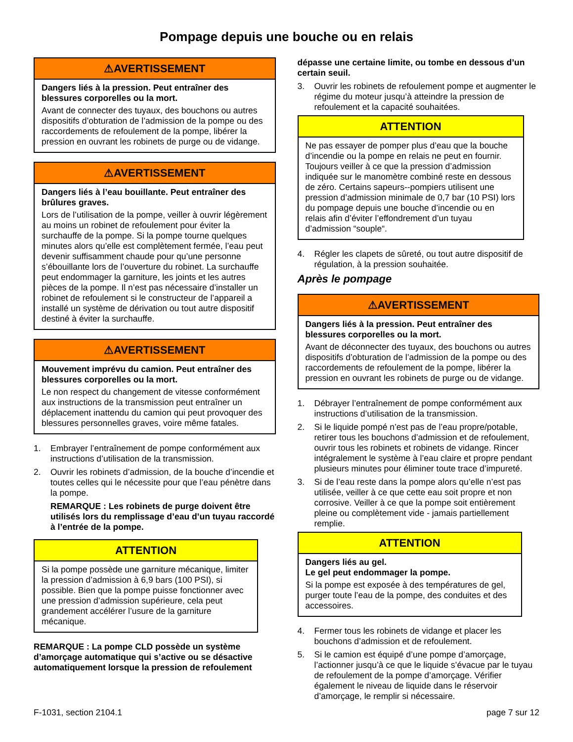Pompage depuis une bouche ou en relais
⚠AVERTISSEMENT
Dangers liés à la pression. Peut entraîner des blessures corporelles ou la mort.
Avant de connecter des tuyaux, des bouchons ou autres dispositifs d’obturation de l’admission de la pompe ou des raccordements de refoulement de la pompe, libérer la pression en ouvrant les robinets de purge ou de vidange.
⚠AVERTISSEMENT
Dangers liés à l’eau bouillante. Peut entraîner des brûlures graves.
Lors de l’utilisation de la pompe, veiller à ouvrir légèrement au moins un robinet de refoulement pour éviter la surchauffe de la pompe. Si la pompe tourne quelques minutes alors qu’elle est complètement fermée, l’eau peut devenir suffisamment chaude pour qu’une personne s’ébouillante lors de l’ouverture du robinet. La surchauffe peut endommager la garniture, les joints et les autres pièces de la pompe. Il n’est pas nécessaire d’installer un robinet de refoulement si le constructeur de l’appareil a installé un système de dérivation ou tout autre dispositif destiné à éviter la surchauffe.
⚠AVERTISSEMENT
Mouvement imprévu du camion. Peut entraîner des blessures corporelles ou la mort.
Le non respect du changement de vitesse conformément aux instructions de la transmission peut entraîner un déplacement inattendu du camion qui peut provoquer des blessures personnelles graves, voire même fatales.
1. Embrayer l’entraînement de pompe conformément aux instructions d’utilisation de la transmission.
2. Ouvrir les robinets d’admission, de la bouche d’incendie et toutes celles qui le nécessite pour que l’eau pénètre dans la pompe.
REMARQUE : Les robinets de purge doivent être utilisés lors du remplissage d’eau d’un tuyau raccordé à l’entrée de la pompe.
ATTENTION
Si la pompe possède une garniture mécanique, limiter la pression d’admission à 6,9 bars (100 PSI), si possible. Bien que la pompe puisse fonctionner avec une pression d’admission supérieure, cela peut grandement accélérer l’usure de la garniture mécanique.
REMARQUE : La pompe CLD possède un système d’amorçage automatique qui s’active ou se désactive automatiquement lorsque la pression de refoulement
dépasse une certaine limite, ou tombe en dessous d’un certain seuil.
3. Ouvrir les robinets de refoulement pompe et augmenter le régime du moteur jusqu’à atteindre la pression de refoulement et la capacité souhaitées.
ATTENTION
Ne pas essayer de pomper plus d’eau que la bouche d’incendie ou la pompe en relais ne peut en fournir. Toujours veiller à ce que la pression d’admission indiquée sur le manomètre combiné reste en dessous de zéro. Certains sapeurs--pompiers utilisent une pression d’admission minimale de 0,7 bar (10 PSI) lors du pompage depuis une bouche d’incendie ou en relais afin d’éviter l’effondrement d’un tuyau d’admission “souple“.
4. Régler les clapets de sûreté, ou tout autre dispositif de régulation, à la pression souhaitée.
Après le pompage
⚠AVERTISSEMENT
Dangers liés à la pression. Peut entraîner des blessures corporelles ou la mort.
Avant de déconnecter des tuyaux, des bouchons ou autres dispositifs d’obturation de l’admission de la pompe ou des raccordements de refoulement de la pompe, libérer la pression en ouvrant les robinets de purge ou de vidange.
1. Débrayer l’entraînement de pompe conformément aux instructions d’utilisation de la transmission.
2. Si le liquide pompé n’est pas de l’eau propre/potable, retirer tous les bouchons d’admission et de refoulement, ouvrir tous les robinets et robinets de vidange. Rincer intégralement le système à l’eau claire et propre pendant plusieurs minutes pour éliminer toute trace d’impureté.
3. Si de l’eau reste dans la pompe alors qu’elle n’est pas utilisée, veiller à ce que cette eau soit propre et non corrosive. Veiller à ce que la pompe soit entièrement pleine ou complètement vide - jamais partiellement remplie.
ATTENTION
Dangers liés au gel.
Le gel peut endommager la pompe.
Si la pompe est exposée à des températures de gel, purger toute l’eau de la pompe, des conduites et des accessoires.
4. Fermer tous les robinets de vidange et placer les bouchons d’admission et de refoulement.
5. Si le camion est équipé d’une pompe d’amorçage, l’actionner jusqu’à ce que le liquide s’évacue par le tuyau de refoulement de la pompe d’amorçage. Vérifier également le niveau de liquide dans le réservoir d’amorçage, le remplir si nécessaire.
F-1031, section 2104.1 page 7 sur 12